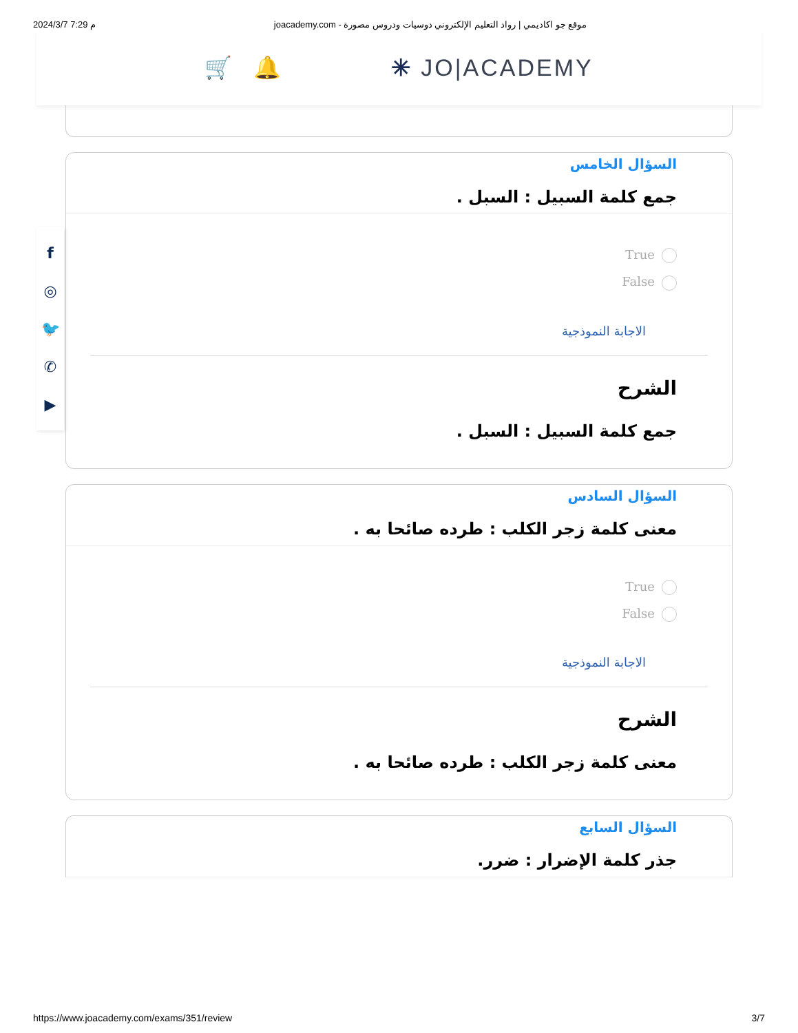2024/3/7 7:29 م joacademy.com - موقع جو اكاديمي | رواد التعليم الإلكتروني دوسيات ودروس مصورة
🛒 🔔 ✳ JO|ACADEMY
السؤال الخامس
جمع كلمة السبيل : السبل .
True
False
الاجابة النموذجية
الشرح
جمع كلمة السبيل : السبل .
السؤال السادس
معنى كلمة زجر الكلب : طرده صائحا به .
True
False
الاجابة النموذجية
الشرح
معنى كلمة زجر الكلب : طرده صائحا به .
السؤال السابع
جذر كلمة الإضرار : ضرر.
f
◎
🐦
✆
▶
https://www.joacademy.com/exams/351/review 3/7